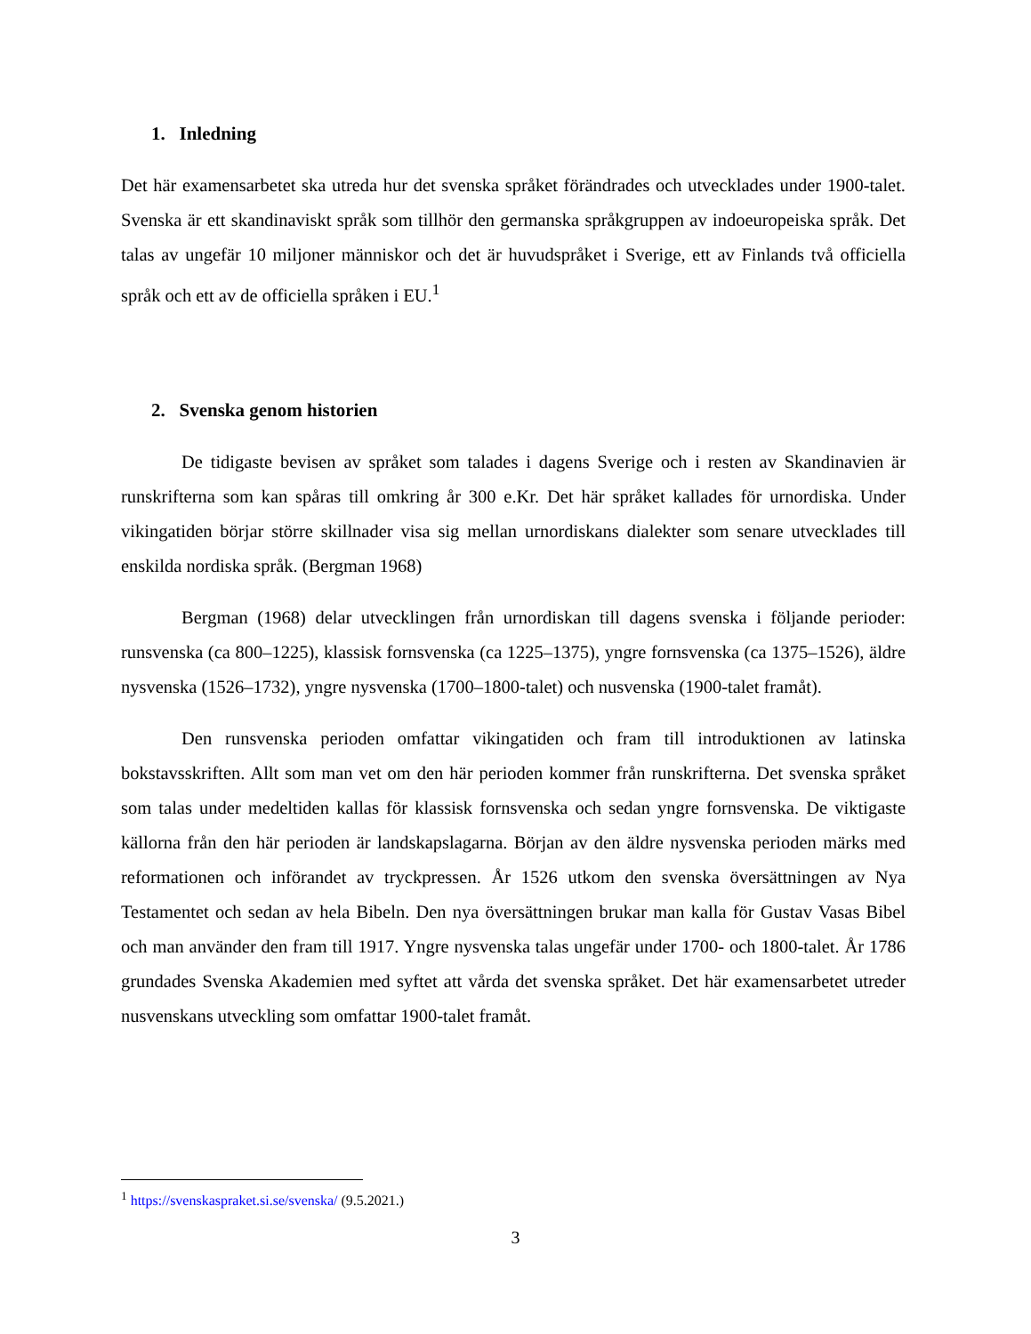1. Inledning
Det här examensarbetet ska utreda hur det svenska språket förändrades och utvecklades under 1900-talet. Svenska är ett skandinaviskt språk som tillhör den germanska språkgruppen av indoeuropeiska språk. Det talas av ungefär 10 miljoner människor och det är huvudspråket i Sverige, ett av Finlands två officiella språk och ett av de officiella språken i EU.<sup>1</sup>
2. Svenska genom historien
De tidigaste bevisen av språket som talades i dagens Sverige och i resten av Skandinavien är runskrifterna som kan spåras till omkring år 300 e.Kr. Det här språket kallades för urnordiska. Under vikingatiden börjar större skillnader visa sig mellan urnordiskans dialekter som senare utvecklades till enskilda nordiska språk. (Bergman 1968)
Bergman (1968) delar utvecklingen från urnordiskan till dagens svenska i följande perioder: runsvenska (ca 800–1225), klassisk fornsvenska (ca 1225–1375), yngre fornsvenska (ca 1375–1526), äldre nysvenska (1526–1732), yngre nysvenska (1700–1800-talet) och nusvenska (1900-talet framåt).
Den runsvenska perioden omfattar vikingatiden och fram till introduktionen av latinska bokstavsskriften. Allt som man vet om den här perioden kommer från runskrifterna. Det svenska språket som talas under medeltiden kallas för klassisk fornsvenska och sedan yngre fornsvenska. De viktigaste källorna från den här perioden är landskapslagarna. Början av den äldre nysvenska perioden märks med reformationen och införandet av tryckpressen. År 1526 utkom den svenska översättningen av Nya Testamentet och sedan av hela Bibeln. Den nya översättningen brukar man kalla för Gustav Vasas Bibel och man använder den fram till 1917. Yngre nysvenska talas ungefär under 1700- och 1800-talet. År 1786 grundades Svenska Akademien med syftet att vårda det svenska språket. Det här examensarbetet utreder nusvenskans utveckling som omfattar 1900-talet framåt.
<sup>1</sup> https://svenskaspraket.si.se/svenska/ (9.5.2021.)
3